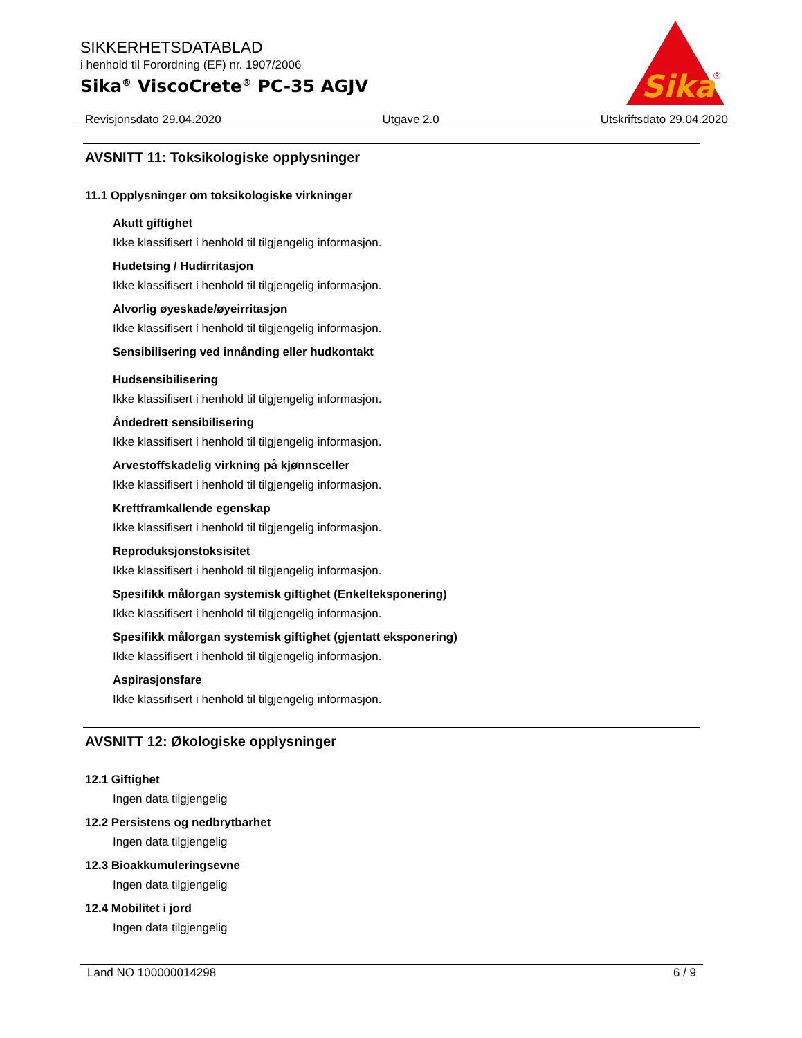SIKKERHETSDATABLAD
i henhold til Forordning (EF) nr. 1907/2006
Sika<sup>®</sup> ViscoCrete<sup>®</sup> PC-35 AGJV
Sika
®
Revisjonsdato 29.04.2020 Utgave 2.0 Utskriftsdato 29.04.2020
AVSNITT 11: Toksikologiske opplysninger
11.1 Opplysninger om toksikologiske virkninger
Akutt giftighet
Ikke klassifisert i henhold til tilgjengelig informasjon.
Hudetsing / Hudirritasjon
Ikke klassifisert i henhold til tilgjengelig informasjon.
Alvorlig øyeskade/øyeirritasjon
Ikke klassifisert i henhold til tilgjengelig informasjon.
Sensibilisering ved innånding eller hudkontakt
Hudsensibilisering
Ikke klassifisert i henhold til tilgjengelig informasjon.
Åndedrett sensibilisering
Ikke klassifisert i henhold til tilgjengelig informasjon.
Arvestoffskadelig virkning på kjønnsceller
Ikke klassifisert i henhold til tilgjengelig informasjon.
Kreftframkallende egenskap
Ikke klassifisert i henhold til tilgjengelig informasjon.
Reproduksjonstoksisitet
Ikke klassifisert i henhold til tilgjengelig informasjon.
Spesifikk målorgan systemisk giftighet (Enkelteksponering)
Ikke klassifisert i henhold til tilgjengelig informasjon.
Spesifikk målorgan systemisk giftighet (gjentatt eksponering)
Ikke klassifisert i henhold til tilgjengelig informasjon.
Aspirasjonsfare
Ikke klassifisert i henhold til tilgjengelig informasjon.
AVSNITT 12: Økologiske opplysninger
12.1 Giftighet
Ingen data tilgjengelig
12.2 Persistens og nedbrytbarhet
Ingen data tilgjengelig
12.3 Bioakkumuleringsevne
Ingen data tilgjengelig
12.4 Mobilitet i jord
Ingen data tilgjengelig
Land NO 100000014298 6 / 9